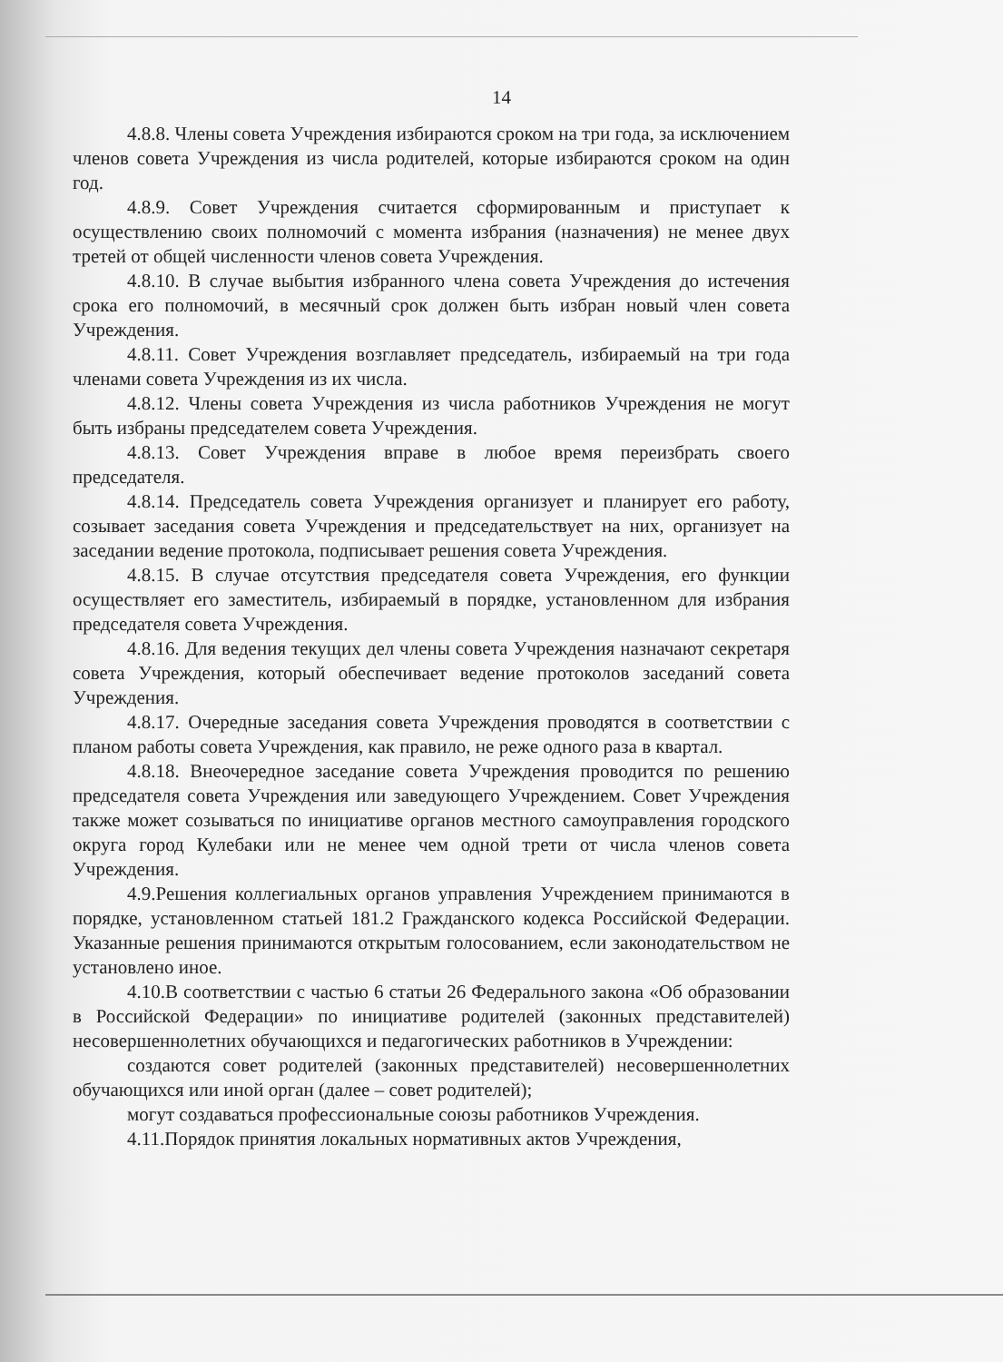14
4.8.8. Члены совета Учреждения избираются сроком на три года, за исключением членов совета Учреждения из числа родителей, которые избираются сроком на один год.
4.8.9. Совет Учреждения считается сформированным и приступает к осуществлению своих полномочий с момента избрания (назначения) не менее двух третей от общей численности членов совета Учреждения.
4.8.10. В случае выбытия избранного члена совета Учреждения до истечения срока его полномочий, в месячный срок должен быть избран новый член совета Учреждения.
4.8.11. Совет Учреждения возглавляет председатель, избираемый на три года членами совета Учреждения из их числа.
4.8.12. Члены совета Учреждения из числа работников Учреждения не могут быть избраны председателем совета Учреждения.
4.8.13. Совет Учреждения вправе в любое время переизбрать своего председателя.
4.8.14. Председатель совета Учреждения организует и планирует его работу, созывает заседания совета Учреждения и председательствует на них, организует на заседании ведение протокола, подписывает решения совета Учреждения.
4.8.15. В случае отсутствия председателя совета Учреждения, его функции осуществляет его заместитель, избираемый в порядке, установленном для избрания председателя совета Учреждения.
4.8.16. Для ведения текущих дел члены совета Учреждения назначают секретаря совета Учреждения, который обеспечивает ведение протоколов заседаний совета Учреждения.
4.8.17. Очередные заседания совета Учреждения проводятся в соответствии с планом работы совета Учреждения, как правило, не реже одного раза в квартал.
4.8.18. Внеочередное заседание совета Учреждения проводится по решению председателя совета Учреждения или заведующего Учреждением. Совет Учреждения также может созываться по инициативе органов местного самоуправления городского округа город Кулебаки или не менее чем одной трети от числа членов совета Учреждения.
4.9.Решения коллегиальных органов управления Учреждением принимаются в порядке, установленном статьей 181.2 Гражданского кодекса Российской Федерации. Указанные решения принимаются открытым голосованием, если законодательством не установлено иное.
4.10.В соответствии с частью 6 статьи 26 Федерального закона «Об образовании в Российской Федерации» по инициативе родителей (законных представителей) несовершеннолетних обучающихся и педагогических работников в Учреждении:
создаются совет родителей (законных представителей) несовершеннолетних обучающихся или иной орган (далее – совет родителей);
могут создаваться профессиональные союзы работников Учреждения.
4.11.Порядок принятия локальных нормативных актов Учреждения,